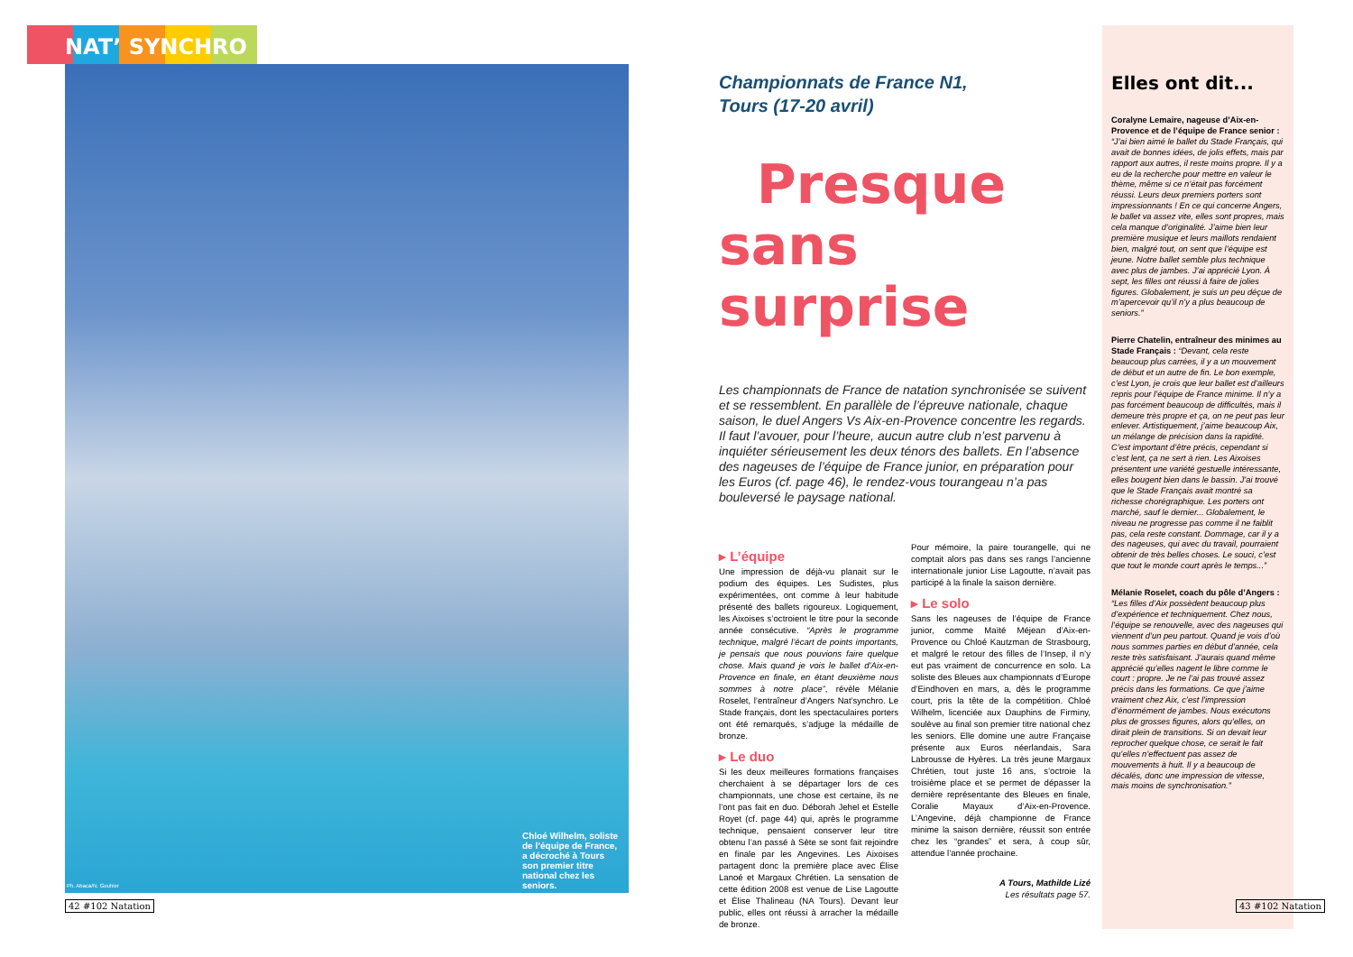NAT’ SYNCHRO
Chloé Wilhelm, soliste de l’équipe de France, a décroché à Tours son premier titre national chez les seniors.
Ph. Abaca/N. Gouhier
42 #102 Natation
Championnats de France N1,
Tours (17-20 avril)
Presque
sans surprise
Les championnats de France de natation synchronisée se suivent et se ressemblent. En parallèle de l’épreuve nationale, chaque saison, le duel Angers Vs Aix-en-Provence concentre les regards. Il faut l’avouer, pour l’heure, aucun autre club n’est parvenu à inquiéter sérieusement les deux ténors des ballets. En l’absence des nageuses de l’équipe de France junior, en préparation pour les Euros (cf. page 46), le rendez-vous tourangeau n’a pas bouleversé le paysage national.
▸ L’équipe
Une impression de déjà-vu planait sur le podium des équipes. Les Sudistes, plus expérimentées, ont comme à leur habitude présenté des ballets rigoureux. Logiquement, les Aixoises s’octroient le titre pour la seconde année consécutive. “Après le programme technique, malgré l’écart de points importants, je pensais que nous pouvions faire quelque chose. Mais quand je vois le ballet d’Aix-en-Provence en finale, en étant deuxième nous sommes à notre place”, révèle Mélanie Roselet, l’entraîneur d’Angers Nat’synchro. Le Stade français, dont les spectaculaires porters ont été remarqués, s’adjuge la médaille de bronze.
▸ Le duo
Si les deux meilleures formations françaises cherchaient à se départager lors de ces championnats, une chose est certaine, ils ne l’ont pas fait en duo. Déborah Jehel et Estelle Royet (cf. page 44) qui, après le programme technique, pensaient conserver leur titre obtenu l’an passé à Sète se sont fait rejoindre en finale par les Angevines. Les Aixoises partagent donc la première place avec Élise Lanoé et Margaux Chrétien. La sensation de cette édition 2008 est venue de Lise Lagoutte et Élise Thalineau (NA Tours). Devant leur public, elles ont réussi à arracher la médaille de bronze.
Pour mémoire, la paire tourangelle, qui ne comptait alors pas dans ses rangs l’ancienne internationale junior Lise Lagoutte, n’avait pas participé à la finale la saison dernière.
▸ Le solo
Sans les nageuses de l’équipe de France junior, comme Maïté Méjean d’Aix-en-Provence ou Chloé Kautzman de Strasbourg, et malgré le retour des filles de l’Insep, il n’y eut pas vraiment de concurrence en solo. La soliste des Bleues aux championnats d’Europe d’Eindhoven en mars, a, dès le programme court, pris la tête de la compétition. Chloé Wilhelm, licenciée aux Dauphins de Firminy, soulève au final son premier titre national chez les seniors. Elle domine une autre Française présente aux Euros néerlandais, Sara Labrousse de Hyères. La très jeune Margaux Chrétien, tout juste 16 ans, s’octroie la troisième place et se permet de dépasser la dernière représentante des Bleues en finale, Coralie Mayaux d’Aix-en-Provence. L’Angevine, déjà championne de France minime la saison dernière, réussit son entrée chez les “grandes” et sera, à coup sûr, attendue l’année prochaine.
A Tours, Mathilde Lizé
Les résultats page 57.
Elles ont dit...
Coralyne Lemaire, nageuse d’Aix-en-Provence et de l’équipe de France senior : “J’ai bien aimé le ballet du Stade Français, qui avait de bonnes idées, de jolis effets, mais par rapport aux autres, il reste moins propre. Il y a eu de la recherche pour mettre en valeur le thème, même si ce n’était pas forcément réussi. Leurs deux premiers porters sont impressionnants ! En ce qui concerne Angers, le ballet va assez vite, elles sont propres, mais cela manque d’originalité. J’aime bien leur première musique et leurs maillots rendaient bien, malgré tout, on sent que l’équipe est jeune. Notre ballet semble plus technique avec plus de jambes. J’ai apprécié Lyon. À sept, les filles ont réussi à faire de jolies figures. Globalement, je suis un peu déçue de m’apercevoir qu’il n’y a plus beaucoup de seniors.”
Pierre Chatelin, entraîneur des minimes au Stade Français : “Devant, cela reste beaucoup plus carrées, il y a un mouvement de début et un autre de fin. Le bon exemple, c’est Lyon, je crois que leur ballet est d’ailleurs repris pour l’équipe de France minime. Il n’y a pas forcément beaucoup de difficultés, mais il demeure très propre et ça, on ne peut pas leur enlever. Artistiquement, j’aime beaucoup Aix, un mélange de précision dans la rapidité. C’est important d’être précis, cependant si c’est lent, ça ne sert à rien. Les Aixoises présentent une variété gestuelle intéressante, elles bougent bien dans le bassin. J’ai trouvé que le Stade Français avait montré sa richesse chorégraphique. Les porters ont marché, sauf le dernier... Globalement, le niveau ne progresse pas comme il ne faiblit pas, cela reste constant. Dommage, car il y a des nageuses, qui avec du travail, pourraient obtenir de très belles choses. Le souci, c’est que tout le monde court après le temps...”
Mélanie Roselet, coach du pôle d’Angers : “Les filles d’Aix possèdent beaucoup plus d’expérience et techniquement. Chez nous, l’équipe se renouvelle, avec des nageuses qui viennent d’un peu partout. Quand je vois d’où nous sommes parties en début d’année, cela reste très satisfaisant. J’aurais quand même apprécié qu’elles nagent le libre comme le court : propre. Je ne l’ai pas trouvé assez précis dans les formations. Ce que j’aime vraiment chez Aix, c’est l’impression d’énormément de jambes. Nous exécutons plus de grosses figures, alors qu’elles, on dirait plein de transitions. Si on devait leur reprocher quelque chose, ce serait le fait qu’elles n’effectuent pas assez de mouvements à huit. Il y a beaucoup de décalés, donc une impression de vitesse, mais moins de synchronisation.”
43 #102 Natation